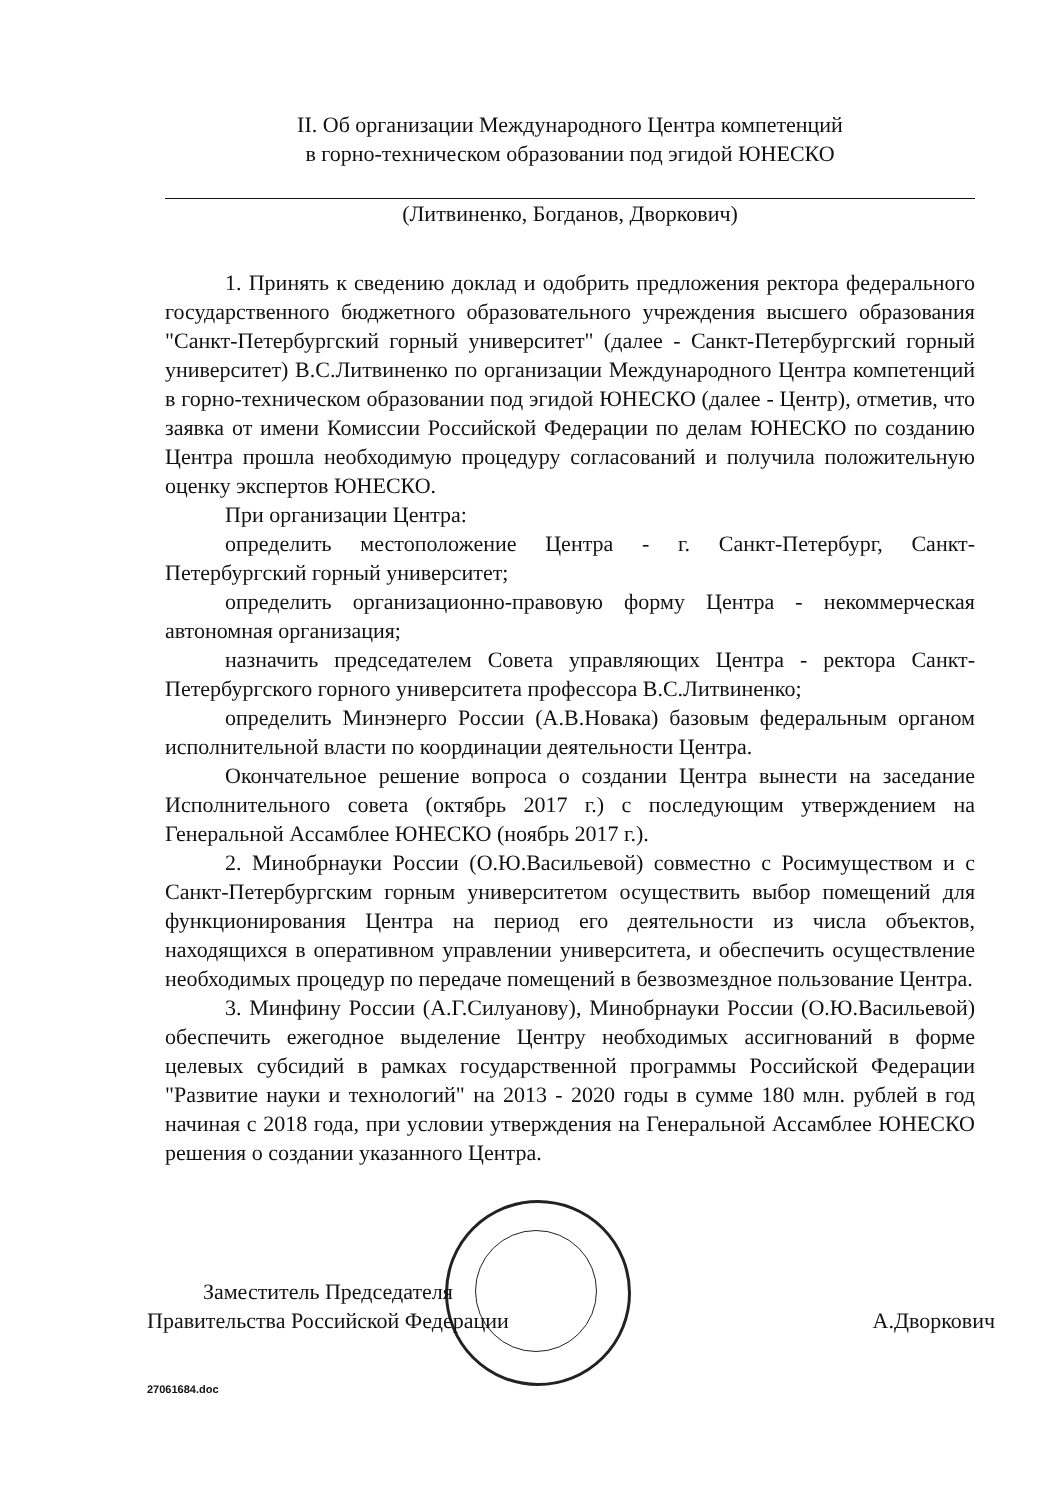II. Об организации Международного Центра компетенций
в горно-техническом образовании под эгидой ЮНЕСКО
(Литвиненко, Богданов, Дворкович)
1. Принять к сведению доклад и одобрить предложения ректора федерального государственного бюджетного образовательного учреждения высшего образования "Санкт-Петербургский горный университет" (далее - Санкт-Петербургский горный университет) В.С.Литвиненко по организации Международного Центра компетенций в горно-техническом образовании под эгидой ЮНЕСКО (далее - Центр), отметив, что заявка от имени Комиссии Российской Федерации по делам ЮНЕСКО по созданию Центра прошла необходимую процедуру согласований и получила положительную оценку экспертов ЮНЕСКО.
При организации Центра:
определить местоположение Центра - г. Санкт-Петербург, Санкт-Петербургский горный университет;
определить организационно-правовую форму Центра - некоммерческая автономная организация;
назначить председателем Совета управляющих Центра - ректора Санкт-Петербургского горного университета профессора В.С.Литвиненко;
определить Минэнерго России (А.В.Новака) базовым федеральным органом исполнительной власти по координации деятельности Центра.
Окончательное решение вопроса о создании Центра вынести на заседание Исполнительного совета (октябрь 2017 г.) с последующим утверждением на Генеральной Ассамблее ЮНЕСКО (ноябрь 2017 г.).
2. Минобрнауки России (О.Ю.Васильевой) совместно с Росимуществом и с Санкт-Петербургским горным университетом осуществить выбор помещений для функционирования Центра на период его деятельности из числа объектов, находящихся в оперативном управлении университета, и обеспечить осуществление необходимых процедур по передаче помещений в безвозмездное пользование Центра.
3. Минфину России (А.Г.Силуанову), Минобрнауки России (О.Ю.Васильевой) обеспечить ежегодное выделение Центру необходимых ассигнований в форме целевых субсидий в рамках государственной программы Российской Федерации "Развитие науки и технологий" на 2013 - 2020 годы в сумме 180 млн. рублей в год начиная с 2018 года, при условии утверждения на Генеральной Ассамблее ЮНЕСКО решения о создании указанного Центра.
Заместитель Председателя
Правительства Российской Федерации
А.Дворкович
27061684.doc